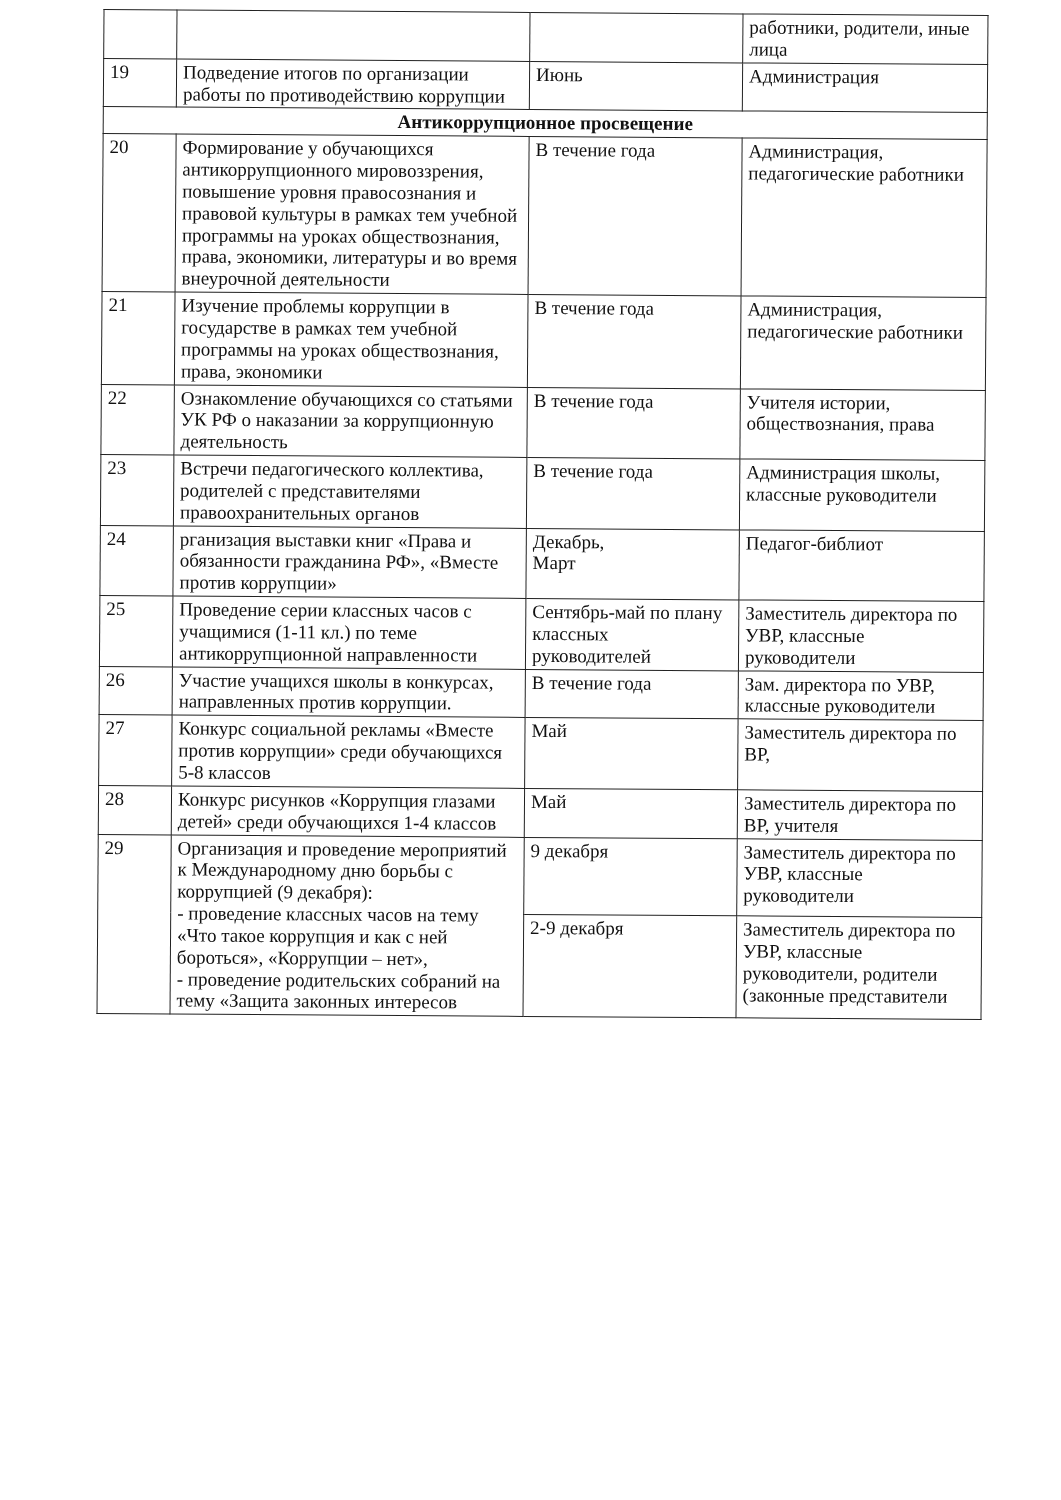| | | | работники, родители, иные лица |
| 19 | Подведение итогов по организации работы по противодействию коррупции | Июнь | Администрация |
| Антикоррупционное просвещение | | | |
| 20 | Формирование у обучающихся антикоррупционного мировоззрения, повышение уровня правосознания и правовой культуры в рамках тем учебной программы на уроках обществознания, права, экономики, литературы и во время внеурочной деятельности | В течение года | Администрация, педагогические работники |
| 21 | Изучение проблемы коррупции в государстве в рамках тем учебной программы на уроках обществознания, права, экономики | В течение года | Администрация, педагогические работники |
| 22 | Ознакомление обучающихся со статьями УК РФ о наказании за коррупционную деятельность | В течение года | Учителя истории, обществознания, права |
| 23 | Встречи педагогического коллектива, родителей с представителями правоохранительных органов | В течение года | Администрация школы, классные руководители |
| 24 | рганизация выставки книг «Права и обязанности гражданина РФ», «Вместе против коррупции» | Декабрь, Март | Педагог-библиот |
| 25 | Проведение серии классных часов с учащимися (1-11 кл.) по теме антикоррупционной направленности | Сентябрь-май по плану классных руководителей | Заместитель директора по УВР, классные руководители |
| 26 | Участие учащихся школы в конкурсах, направленных против коррупции. | В течение года | Зам. директора по УВР, классные руководители |
| 27 | Конкурс социальной рекламы «Вместе против коррупции» среди обучающихся 5-8 классов | Май | Заместитель директора по ВР, |
| 28 | Конкурс рисунков «Коррупция глазами детей» среди обучающихся 1-4 классов | Май | Заместитель директора по ВР, учителя |
| 29 | Организация и проведение мероприятий к Международному дню борьбы с коррупцией (9 декабря): - проведение классных часов на тему «Что такое коррупция и как с ней бороться», «Коррупции – нет», - проведение родительских собраний на тему «Защита законных интересов | 9 декабря | Заместитель директора по УВР, классные руководители |
| | | 2-9 декабря | Заместитель директора по УВР, классные руководители, родители (законные представители |